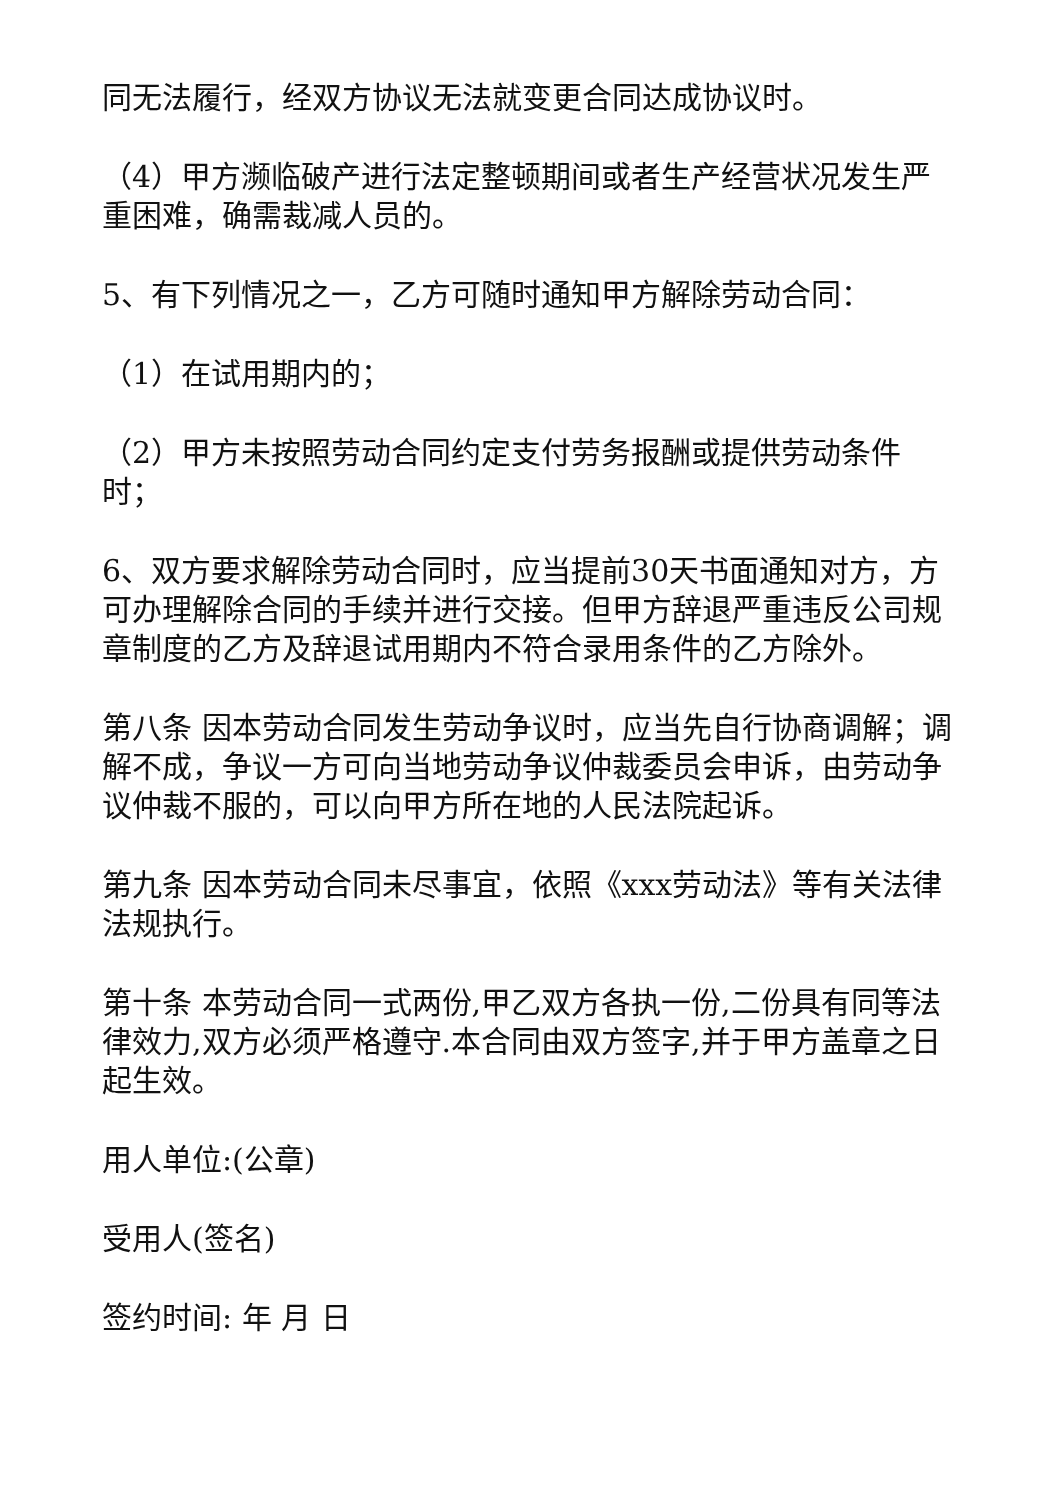同无法履行，经双方协议无法就变更合同达成协议时。
（4）甲方濒临破产进行法定整顿期间或者生产经营状况发生严重困难，确需裁减人员的。
5、有下列情况之一，乙方可随时通知甲方解除劳动合同：
（1）在试用期内的；
（2）甲方未按照劳动合同约定支付劳务报酬或提供劳动条件时；
6、双方要求解除劳动合同时，应当提前30天书面通知对方，方可办理解除合同的手续并进行交接。但甲方辞退严重违反公司规章制度的乙方及辞退试用期内不符合录用条件的乙方除外。
第八条 因本劳动合同发生劳动争议时，应当先自行协商调解；调解不成，争议一方可向当地劳动争议仲裁委员会申诉，由劳动争议仲裁不服的，可以向甲方所在地的人民法院起诉。
第九条 因本劳动合同未尽事宜，依照《xxx劳动法》等有关法律法规执行。
第十条 本劳动合同一式两份,甲乙双方各执一份,二份具有同等法律效力,双方必须严格遵守.本合同由双方签字,并于甲方盖章之日起生效。
用人单位:(公章)
受用人(签名)
签约时间: 年 月 日